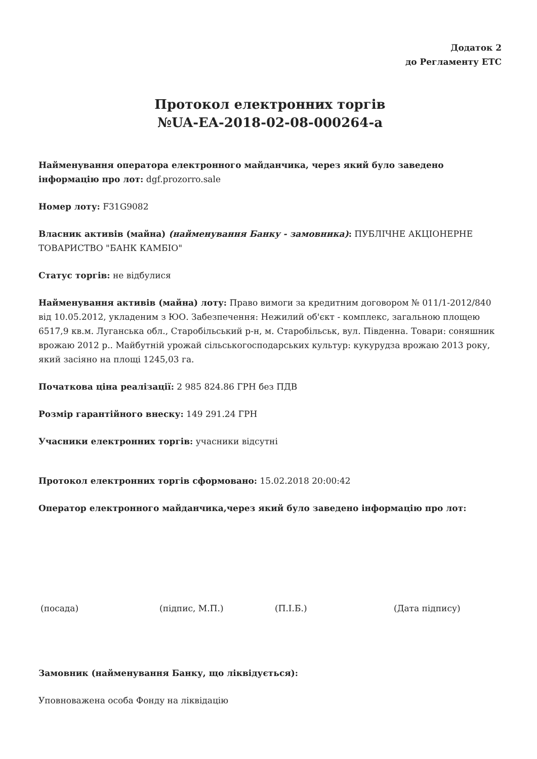Додаток 2
до Регламенту ЕТС
Протокол електронних торгів
№UA-EA-2018-02-08-000264-a
Найменування оператора електронного майданчика, через який було заведено інформацію про лот: dgf.prozorro.sale
Номер лоту: F31G9082
Власник активів (майна) (найменування Банку - замовника): ПУБЛІЧНЕ АКЦІОНЕРНЕ ТОВАРИСТВО "БАНК КАМБІО"
Статус торгів: не відбулися
Найменування активів (майна) лоту: Право вимоги за кредитним договором № 011/1-2012/840 від 10.05.2012, укладеним з ЮО. Забезпечення: Нежилий об'єкт - комплекс, загальною площею 6517,9 кв.м. Луганська обл., Старобільський р-н, м. Старобільськ, вул. Південна. Товари: соняшник врожаю 2012 р.. Майбутній урожай сільськогосподарських культур: кукурудза врожаю 2013 року, який засіяно на площі 1245,03 га.
Початкова ціна реалізації: 2 985 824.86 ГРН без ПДВ
Розмір гарантійного внеску: 149 291.24 ГРН
Учасники електронних торгів: учасники відсутні
Протокол електронних торгів сформовано: 15.02.2018 20:00:42
Оператор електронного майданчика,через який було заведено інформацію про лот:
(посада) (підпис, М.П.) (П.І.Б.) (Дата підпису)
Замовник (найменування Банку, що ліквідується):
Уповноважена особа Фонду на ліквідацію